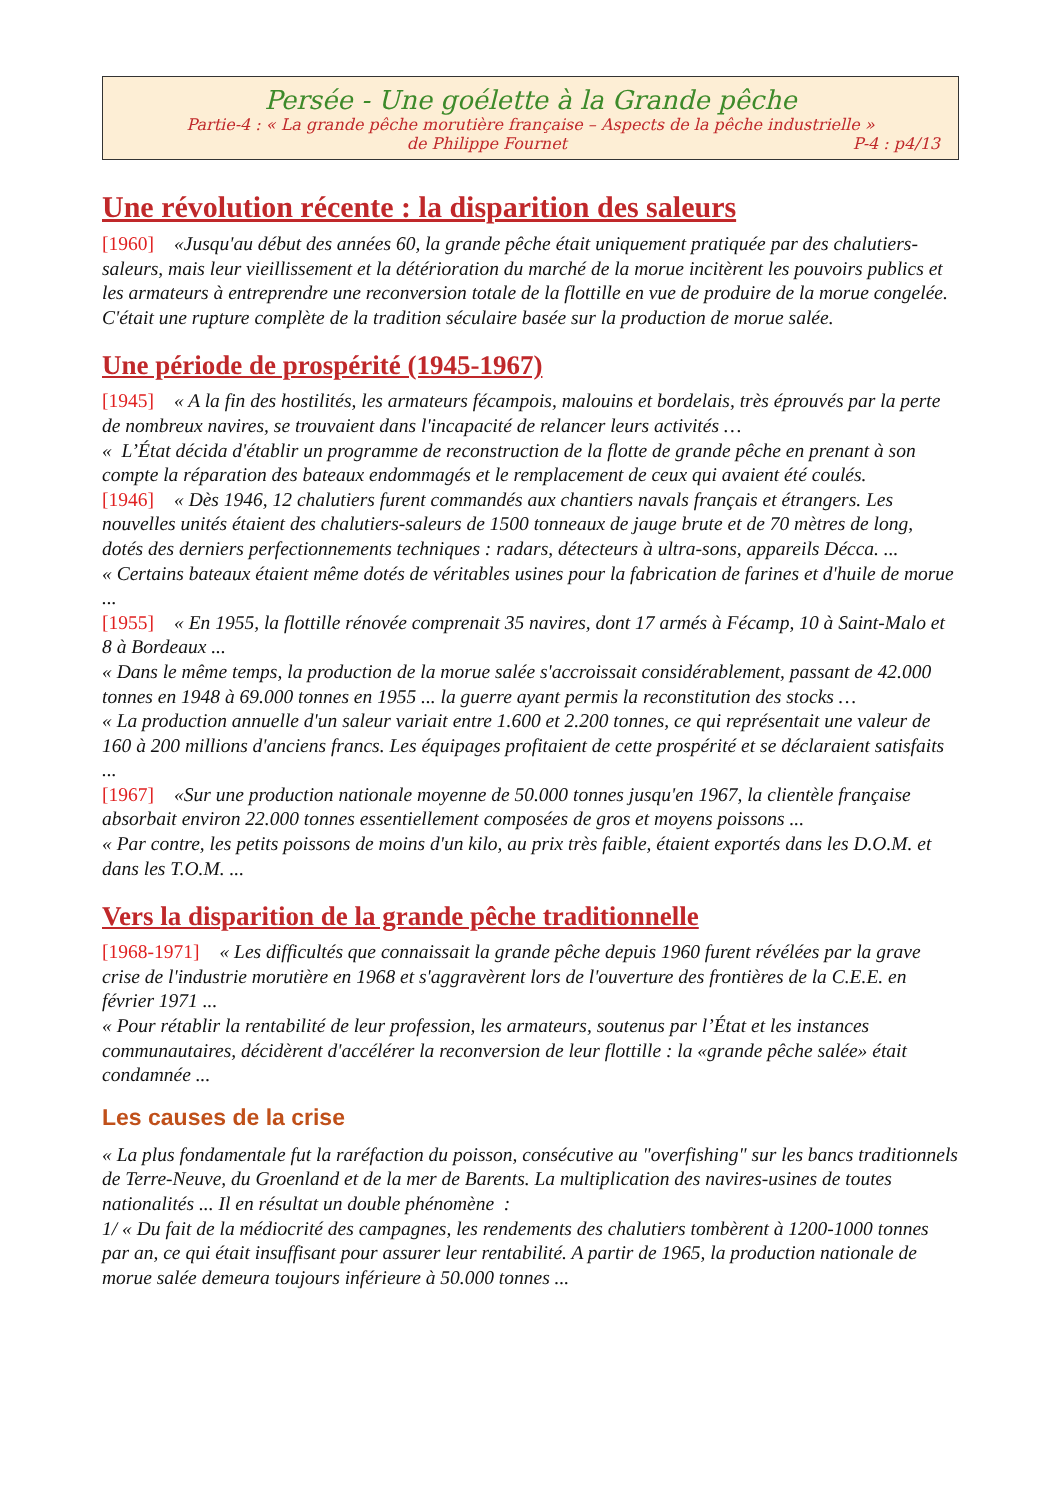Persée - Une goélette à la Grande pêche
Partie-4 : « La grande pêche morutière française – Aspects de la pêche industrielle »
de Philippe Fournet P-4 : p4/13
Une révolution récente : la disparition des saleurs
[1960] «Jusqu'au début des années 60, la grande pêche était uniquement pratiquée par des chalutiers-saleurs, mais leur vieillissement et la détérioration du marché de la morue incitèrent les pouvoirs publics et les armateurs à entreprendre une reconversion totale de la flottille en vue de produire de la morue congelée. C'était une rupture complète de la tradition séculaire basée sur la production de morue salée.
Une période de prospérité (1945-1967)
[1945] « A la fin des hostilités, les armateurs fécampois, malouins et bordelais, très éprouvés par la perte de nombreux navires, se trouvaient dans l'incapacité de relancer leurs activités …
« L’État décida d'établir un programme de reconstruction de la flotte de grande pêche en prenant à son compte la réparation des bateaux endommagés et le remplacement de ceux qui avaient été coulés.
[1946] « Dès 1946, 12 chalutiers furent commandés aux chantiers navals français et étrangers. Les nouvelles unités étaient des chalutiers-saleurs de 1500 tonneaux de jauge brute et de 70 mètres de long, dotés des derniers perfectionnements techniques : radars, détecteurs à ultra-sons, appareils Décca. ...
« Certains bateaux étaient même dotés de véritables usines pour la fabrication de farines et d'huile de morue ...
[1955] « En 1955, la flottille rénovée comprenait 35 navires, dont 17 armés à Fécamp, 10 à Saint-Malo et 8 à Bordeaux ...
« Dans le même temps, la production de la morue salée s'accroissait considérablement, passant de 42.000 tonnes en 1948 à 69.000 tonnes en 1955 ... la guerre ayant permis la reconstitution des stocks …
« La production annuelle d'un saleur variait entre 1.600 et 2.200 tonnes, ce qui représentait une valeur de 160 à 200 millions d'anciens francs. Les équipages profitaient de cette prospérité et se déclaraient satisfaits ...
[1967] «Sur une production nationale moyenne de 50.000 tonnes jusqu'en 1967, la clientèle française absorbait environ 22.000 tonnes essentiellement composées de gros et moyens poissons ...
« Par contre, les petits poissons de moins d'un kilo, au prix très faible, étaient exportés dans les D.O.M. et dans les T.O.M. ...
Vers la disparition de la grande pêche traditionnelle
[1968-1971] « Les difficultés que connaissait la grande pêche depuis 1960 furent révélées par la grave crise de l'industrie morutière en 1968 et s'aggravèrent lors de l'ouverture des frontières de la C.E.E. en février 1971 ...
« Pour rétablir la rentabilité de leur profession, les armateurs, soutenus par l’État et les instances communautaires, décidèrent d'accélérer la reconversion de leur flottille : la «grande pêche salée» était condamnée ...
Les causes de la crise
« La plus fondamentale fut la raréfaction du poisson, consécutive au "overfishing" sur les bancs traditionnels de Terre-Neuve, du Groenland et de la mer de Barents. La multiplication des navires-usines de toutes nationalités ... Il en résultat un double phénomène :
1/ « Du fait de la médiocrité des campagnes, les rendements des chalutiers tombèrent à 1200-1000 tonnes par an, ce qui était insuffisant pour assurer leur rentabilité. A partir de 1965, la production nationale de morue salée demeura toujours inférieure à 50.000 tonnes ...